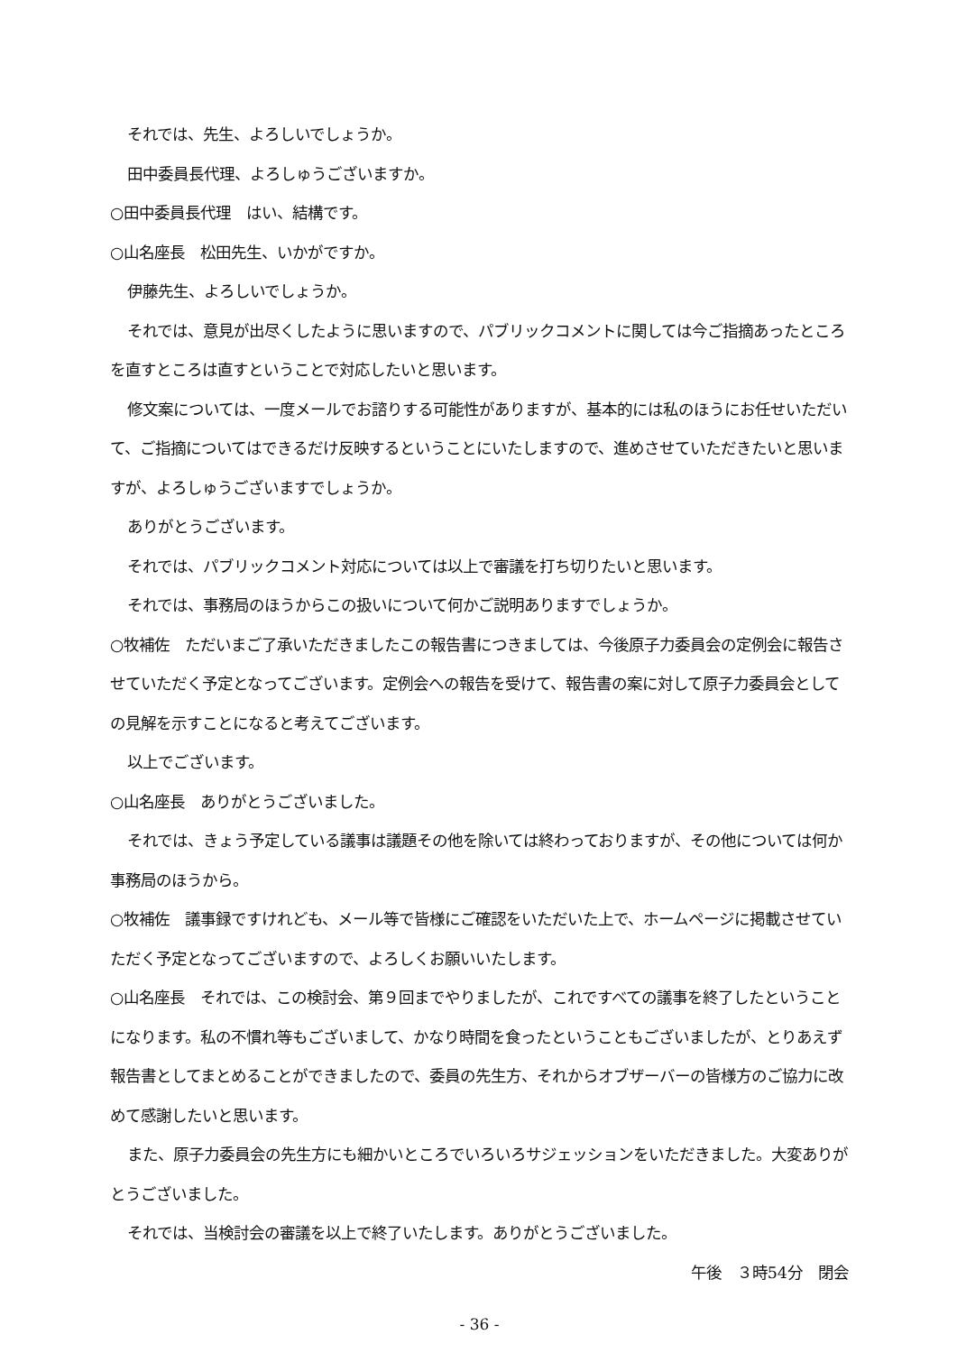それでは、先生、よろしいでしょうか。
田中委員長代理、よろしゅうございますか。
○田中委員長代理　はい、結構です。
○山名座長　松田先生、いかがですか。
伊藤先生、よろしいでしょうか。
それでは、意見が出尽くしたように思いますので、パブリックコメントに関しては今ご指摘あったところを直すところは直すということで対応したいと思います。
修文案については、一度メールでお諮りする可能性がありますが、基本的には私のほうにお任せいただいて、ご指摘についてはできるだけ反映するということにいたしますので、進めさせていただきたいと思いますが、よろしゅうございますでしょうか。
ありがとうございます。
それでは、パブリックコメント対応については以上で審議を打ち切りたいと思います。
それでは、事務局のほうからこの扱いについて何かご説明ありますでしょうか。
○牧補佐　ただいまご了承いただきましたこの報告書につきましては、今後原子力委員会の定例会に報告させていただく予定となってございます。定例会への報告を受けて、報告書の案に対して原子力委員会としての見解を示すことになると考えてございます。
以上でございます。
○山名座長　ありがとうございました。
それでは、きょう予定している議事は議題その他を除いては終わっておりますが、その他については何か事務局のほうから。
○牧補佐　議事録ですけれども、メール等で皆様にご確認をいただいた上で、ホームページに掲載させていただく予定となってございますので、よろしくお願いいたします。
○山名座長　それでは、この検討会、第９回までやりましたが、これですべての議事を終了したということになります。私の不慣れ等もございまして、かなり時間を食ったということもございましたが、とりあえず報告書としてまとめることができましたので、委員の先生方、それからオブザーバーの皆様方のご協力に改めて感謝したいと思います。
また、原子力委員会の先生方にも細かいところでいろいろサジェッションをいただきました。大変ありがとうございました。
それでは、当検討会の審議を以上で終了いたします。ありがとうございました。
午後　３時54分　閉会
- 36 -